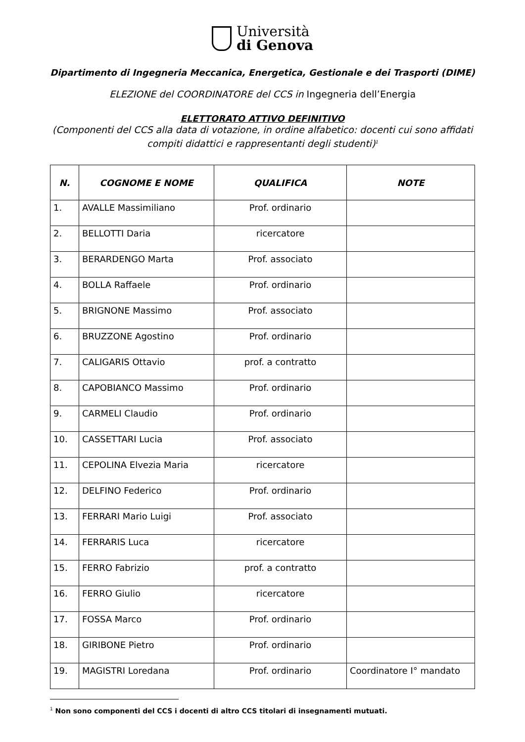Università
di Genova
Dipartimento di Ingegneria Meccanica, Energetica, Gestionale e dei Trasporti (DIME)
ELEZIONE del COORDINATORE del CCS in Ingegneria dell’Energia
ELETTORATO ATTIVO DEFINITIVO
(Componenti del CCS alla data di votazione, in ordine alfabetico: docenti cui sono affidati compiti didattici e rappresentanti degli studenti)<sup>1</sup>
| N. | COGNOME E NOME | QUALIFICA | NOTE |
| --- | --- | --- | --- |
| 1. | AVALLE Massimiliano | Prof. ordinario | |
| 2. | BELLOTTI Daria | ricercatore | |
| 3. | BERARDENGO Marta | Prof. associato | |
| 4. | BOLLA Raffaele | Prof. ordinario | |
| 5. | BRIGNONE Massimo | Prof. associato | |
| 6. | BRUZZONE Agostino | Prof. ordinario | |
| 7. | CALIGARIS Ottavio | prof. a contratto | |
| 8. | CAPOBIANCO Massimo | Prof. ordinario | |
| 9. | CARMELI Claudio | Prof. ordinario | |
| 10. | CASSETTARI Lucia | Prof. associato | |
| 11. | CEPOLINA Elvezia Maria | ricercatore | |
| 12. | DELFINO Federico | Prof. ordinario | |
| 13. | FERRARI Mario Luigi | Prof. associato | |
| 14. | FERRARIS Luca | ricercatore | |
| 15. | FERRO Fabrizio | prof. a contratto | |
| 16. | FERRO Giulio | ricercatore | |
| 17. | FOSSA Marco | Prof. ordinario | |
| 18. | GIRIBONE Pietro | Prof. ordinario | |
| 19. | MAGISTRI Loredana | Prof. ordinario | Coordinatore I° mandato |
<sup>1</sup> Non sono componenti del CCS i docenti di altro CCS titolari di insegnamenti mutuati.